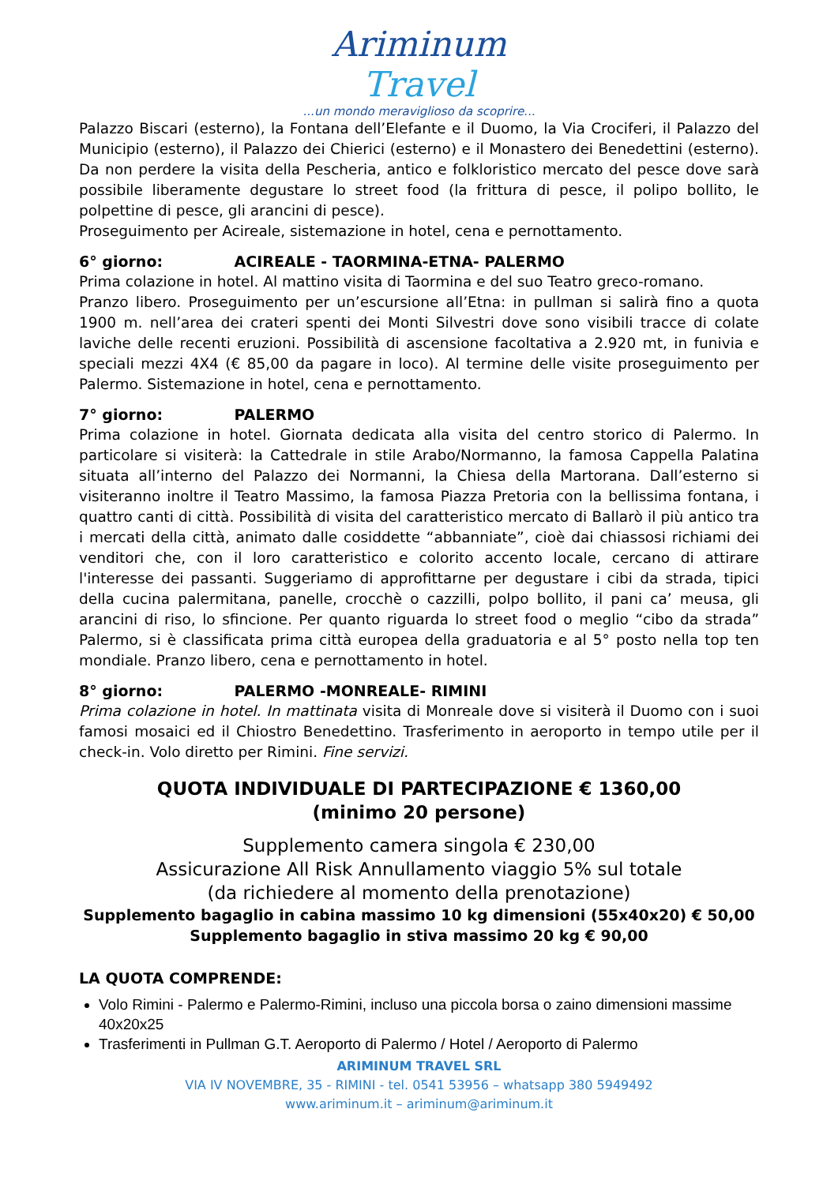Ariminum Travel
...un mondo meraviglioso da scoprire...
Palazzo Biscari (esterno), la Fontana dell’Elefante e il Duomo, la Via Crociferi, il Palazzo del Municipio (esterno), il Palazzo dei Chierici (esterno) e il Monastero dei Benedettini (esterno). Da non perdere la visita della Pescheria, antico e folkloristico mercato del pesce dove sarà possibile liberamente degustare lo street food (la frittura di pesce, il polipo bollito, le polpettine di pesce, gli arancini di pesce).
Proseguimento per Acireale, sistemazione in hotel, cena e pernottamento.
6° giorno: ACIREALE - TAORMINA-ETNA- PALERMO
Prima colazione in hotel. Al mattino visita di Taormina e del suo Teatro greco-romano.
Pranzo libero. Proseguimento per un’escursione all’Etna: in pullman si salirà fino a quota 1900 m. nell’area dei crateri spenti dei Monti Silvestri dove sono visibili tracce di colate laviche delle recenti eruzioni. Possibilità di ascensione facoltativa a 2.920 mt, in funivia e speciali mezzi 4X4 (€ 85,00 da pagare in loco). Al termine delle visite proseguimento per Palermo. Sistemazione in hotel, cena e pernottamento.
7° giorno: PALERMO
Prima colazione in hotel. Giornata dedicata alla visita del centro storico di Palermo. In particolare si visiterà: la Cattedrale in stile Arabo/Normanno, la famosa Cappella Palatina situata all’interno del Palazzo dei Normanni, la Chiesa della Martorana. Dall’esterno si visiteranno inoltre il Teatro Massimo, la famosa Piazza Pretoria con la bellissima fontana, i quattro canti di città. Possibilità di visita del caratteristico mercato di Ballarò il più antico tra i mercati della città, animato dalle cosiddette “abbanniate”, cioè dai chiassosi richiami dei venditori che, con il loro caratteristico e colorito accento locale, cercano di attirare l'interesse dei passanti. Suggeriamo di approfittarne per degustare i cibi da strada, tipici della cucina palermitana, panelle, crocchè o cazzilli, polpo bollito, il pani ca’ meusa, gli arancini di riso, lo sfincione. Per quanto riguarda lo street food o meglio “cibo da strada” Palermo, si è classificata prima città europea della graduatoria e al 5° posto nella top ten mondiale. Pranzo libero, cena e pernottamento in hotel.
8° giorno: PALERMO -MONREALE- RIMINI
Prima colazione in hotel. In mattinata visita di Monreale dove si visiterà il Duomo con i suoi famosi mosaici ed il Chiostro Benedettino. Trasferimento in aeroporto in tempo utile per il check-in. Volo diretto per Rimini. Fine servizi.
QUOTA INDIVIDUALE DI PARTECIPAZIONE € 1360,00
(minimo 20 persone)
Supplemento camera singola € 230,00
Assicurazione All Risk Annullamento viaggio 5% sul totale
(da richiedere al momento della prenotazione)
Supplemento bagaglio in cabina massimo 10 kg dimensioni (55x40x20) € 50,00
Supplemento bagaglio in stiva massimo 20 kg € 90,00
LA QUOTA COMPRENDE:
Volo Rimini - Palermo e Palermo-Rimini, incluso una piccola borsa o zaino dimensioni massime 40x20x25
Trasferimenti in Pullman G.T. Aeroporto di Palermo / Hotel / Aeroporto di Palermo
ARIMINUM TRAVEL SRL
VIA IV NOVEMBRE, 35 - RIMINI - tel. 0541 53956 – whatsapp 380 5949492
www.ariminum.it – ariminum@ariminum.it